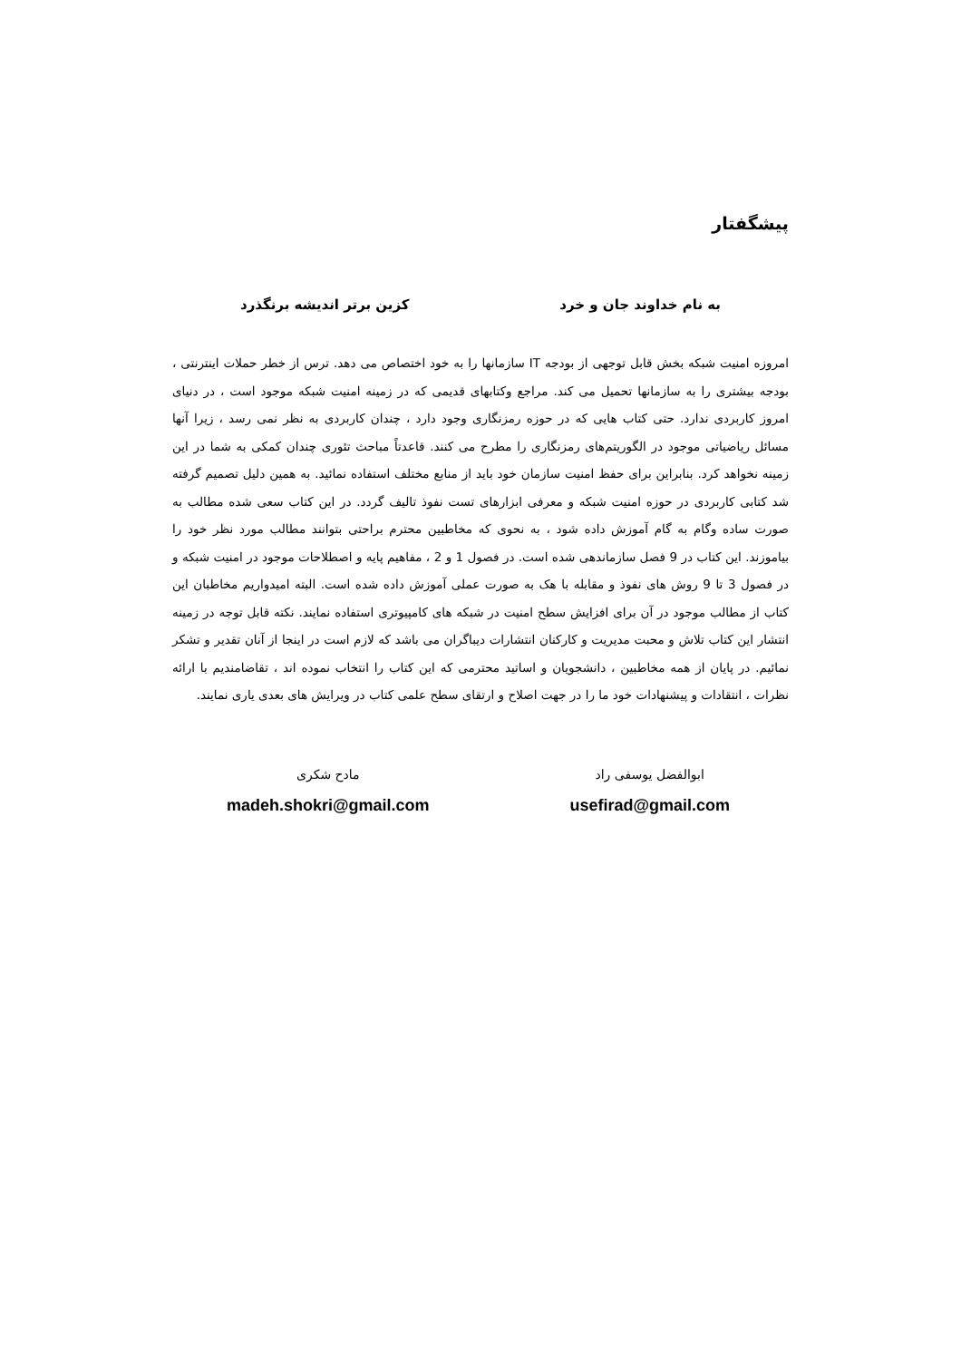پیشگفتار
به نام خداوند جان و خرد کزین برتر اندیشه برنگذرد
امروزه امنیت شبکه بخش قابل توجهی از بودجه IT سازمانها را به خود اختصاص می دهد. ترس از خطر حملات اینترنتی ، بودجه بیشتری را به سازمانها تحمیل می کند. مراجع وکتابهای قدیمی که در زمینه امنیت شبکه موجود است ، در دنیای امروز کاربردی ندارد. حتی کتاب هایی که در حوزه رمزنگاری وجود دارد ، چندان کاربردی به نظر نمی رسد ، زیرا آنها مسائل ریاضیاتی موجود در الگوریتم‌های رمزنگاری را مطرح می کنند. قاعدتاً مباحث تئوری چندان کمکی به شما در این زمینه نخواهد کرد. بنابراین برای حفظ امنیت سازمان خود باید از منابع مختلف استفاده نمائید. به همین دلیل تصمیم گرفته شد کتابی کاربردی در حوزه امنیت شبکه و معرفی ابزارهای تست نفوذ تالیف گردد. در این کتاب سعی شده مطالب به صورت ساده وگام به گام آموزش داده شود ، به نحوی که مخاطبین محترم براحتی بتوانند مطالب مورد نظر خود را بیاموزند. این کتاب در 9 فصل سازماندهی شده است. در فصول 1 و 2 ، مفاهیم پایه و اصطلاحات موجود در امنیت شبکه و در فصول 3 تا 9 روش های نفوذ و مقابله با هک به صورت عملی آموزش داده شده است. البته امیدواریم مخاطبان این کتاب از مطالب موجود در آن برای افزایش سطح امنیت در شبکه های کامپیوتری استفاده نمایند. نکته قابل توجه در زمینه انتشار این کتاب تلاش و محبت مدیریت و کارکنان انتشارات دیباگران می باشد که لازم است در اینجا از آنان تقدیر و تشکر نمائیم. در پایان از همه مخاطبین ، دانشجویان و اساتید محترمی که این کتاب را انتخاب نموده اند ، تقاضامندیم با ارائه نظرات ، انتقادات و پیشنهادات خود ما را در جهت اصلاح و ارتقای سطح علمی کتاب در ویرایش های بعدی یاری نمایند.
ابوالفضل یوسفی راد
usefirad@gmail.com
مادح شکری
madeh.shokri@gmail.com